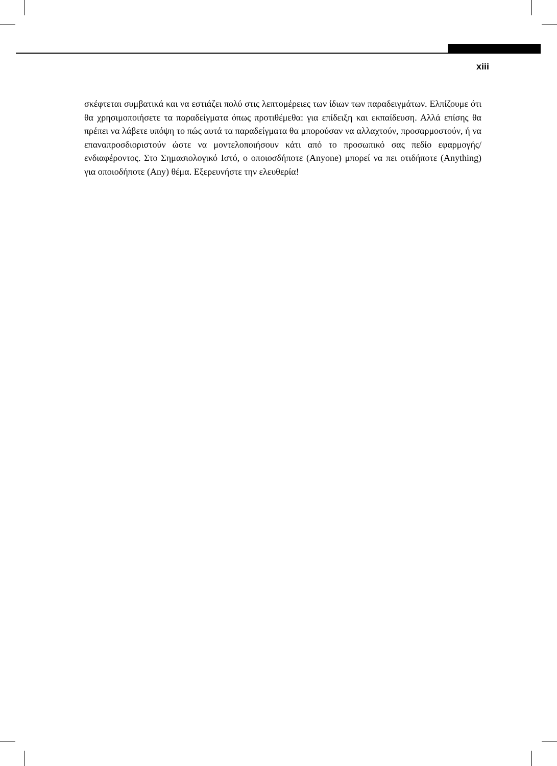xiii
σκέφτεται συμβατικά και να εστιάζει πολύ στις λεπτομέρειες των ίδιων των παραδειγμάτων. Ελπίζουμε ότι θα χρησιμοποιήσετε τα παραδείγματα όπως προτιθέμεθα: για επίδειξη και εκπαίδευση. Αλλά επίσης θα πρέπει να λάβετε υπόψη το πώς αυτά τα παραδείγματα θα μπορούσαν να αλλαχτούν, προσαρμοστούν, ή να επαναπροσδιοριστούν ώστε να μοντελοποιήσουν κάτι από το προσωπικό σας πεδίο εφαρμογής/ ενδιαφέροντος. Στο Σημασιολογικό Ιστό, ο οποιοσδήποτε (Anyone) μπορεί να πει οτιδήποτε (Anything) για οποιοδήποτε (Any) θέμα. Εξερευνήστε την ελευθερία!